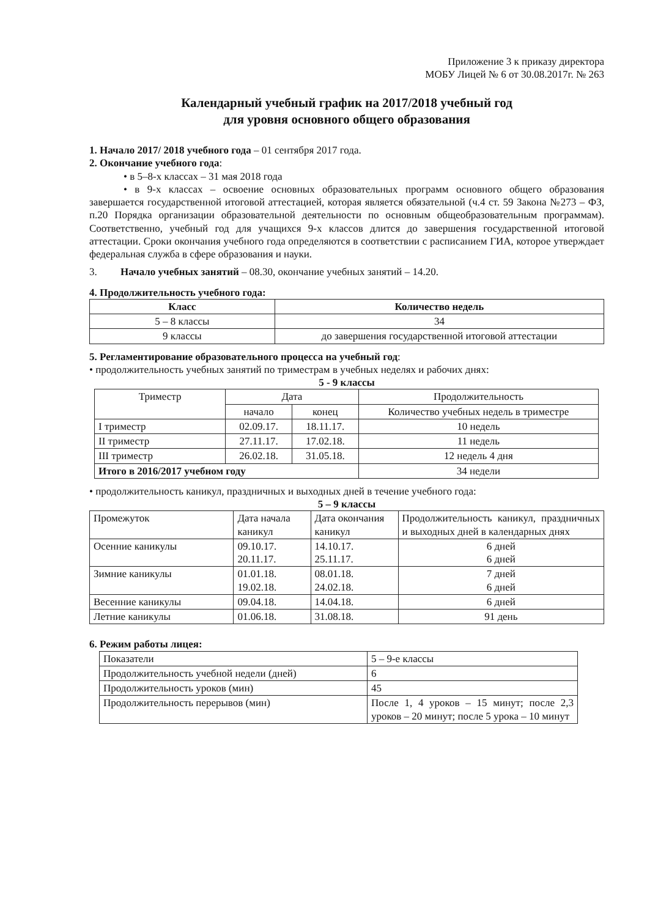Приложение 3 к приказу директора
МОБУ Лицей № 6 от 30.08.2017г. № 263
Календарный учебный график на 2017/2018 учебный год
для уровня основного общего образования
1. Начало 2017/ 2018 учебного года – 01 сентября 2017 года.
2. Окончание учебного года:
• в 5–8-х классах – 31 мая 2018 года
• в 9-х классах – освоение основных образовательных программ основного общего образования завершается государственной итоговой аттестацией, которая является обязательной (ч.4 ст. 59 Закона №273 – ФЗ, п.20 Порядка организации образовательной деятельности по основным общеобразовательным программам). Соответственно, учебный год для учащихся 9-х классов длится до завершения государственной итоговой аттестации. Сроки окончания учебного года определяются в соответствии с расписанием ГИА, которое утверждает федеральная служба в сфере образования и науки.
3. Начало учебных занятий – 08.30, окончание учебных занятий – 14.20.
4. Продолжительность учебного года:
| Класс | Количество недель |
| --- | --- |
| 5 – 8 классы | 34 |
| 9 классы | до завершения государственной итоговой аттестации |
5. Регламентирование образовательного процесса на учебный год:
• продолжительность учебных занятий по триместрам в учебных неделях и рабочих днях:
5 - 9 классы
| Триместр | Дата | | Продолжительность |
| --- | --- | --- | --- |
| | начало | конец | Количество учебных недель в триместре |
| I триместр | 02.09.17. | 18.11.17. | 10 недель |
| II триместр | 27.11.17. | 17.02.18. | 11 недель |
| III триместр | 26.02.18. | 31.05.18. | 12 недель 4 дня |
| Итого в 2016/2017 учебном году | | | 34 недели |
• продолжительность каникул, праздничных и выходных дней в течение учебного года:
5 – 9 классы
| Промежуток | Дата начала каникул | Дата окончания каникул | Продолжительность каникул, праздничных и выходных дней в календарных днях |
| Осенние каникулы | 09.10.17. 20.11.17. | 14.10.17. 25.11.17. | 6 дней 6 дней |
| Зимние каникулы | 01.01.18. 19.02.18. | 08.01.18. 24.02.18. | 7 дней 6 дней |
| Весенние каникулы | 09.04.18. | 14.04.18. | 6 дней |
| Летние каникулы | 01.06.18. | 31.08.18. | 91 день |
6. Режим работы лицея:
| Показатели | 5 – 9-е классы |
| Продолжительность учебной недели (дней) | 6 |
| Продолжительность уроков (мин) | 45 |
| Продолжительность перерывов (мин) | После 1, 4 уроков – 15 минут; после 2,3 уроков – 20 минут; после 5 урока – 10 минут |